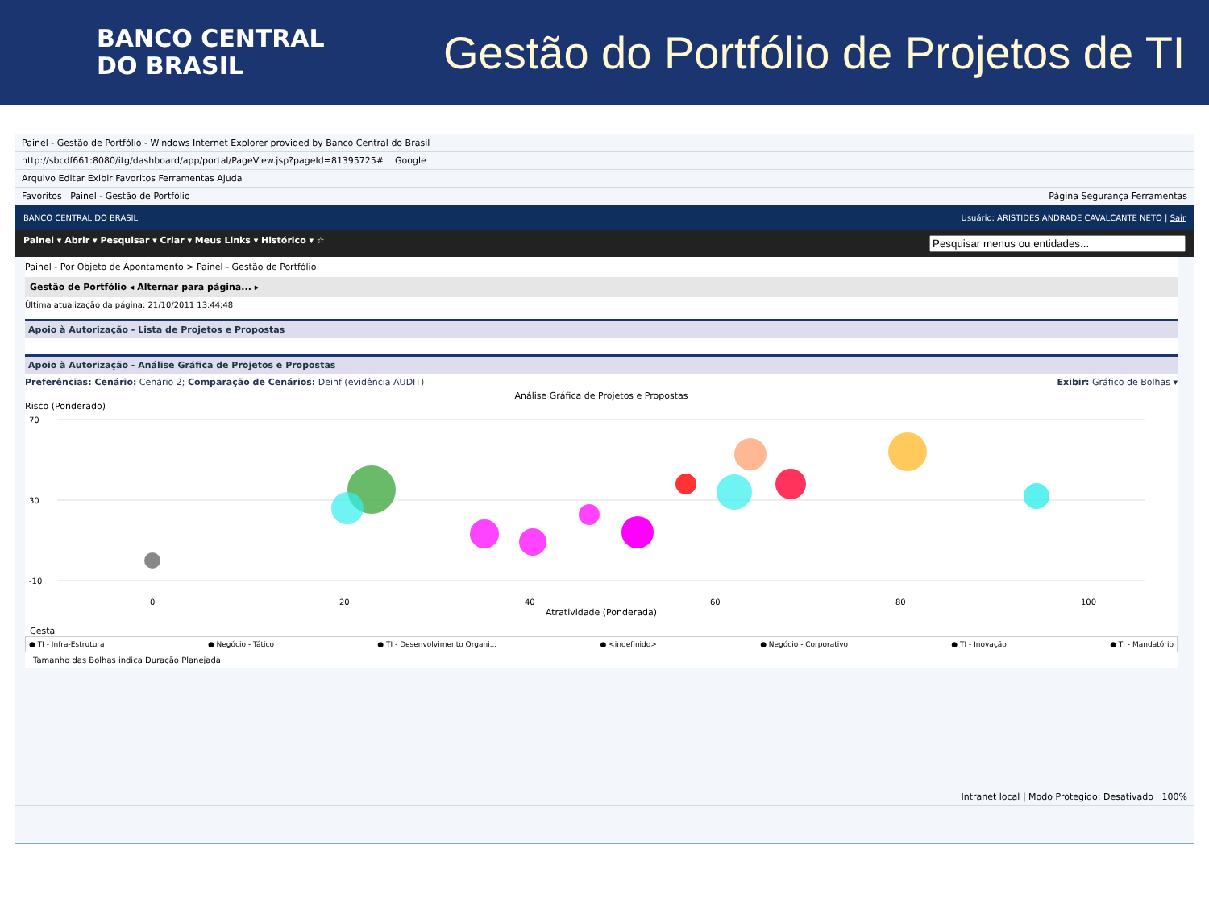BANCO CENTRAL
DO BRASIL
Gestão do Portfólio de Projetos de TI
Painel - Gestão de Portfólio - Windows Internet Explorer provided by Banco Central do Brasil
http://sbcdf661:8080/itg/dashboard/app/portal/PageView.jsp?pageId=81395725# Google
Arquivo Editar Exibir Favoritos Ferramentas Ajuda
Favoritos Painel - Gestão de Portfólio Página Segurança Ferramentas
BANCO CENTRAL DO BRASIL Usuário: ARISTIDES ANDRADE CAVALCANTE NETO | Sair
Painel ▾ Abrir ▾ Pesquisar ▾ Criar ▾ Meus Links ▾ Histórico ▾ ☆
Painel - Por Objeto de Apontamento > Painel - Gestão de Portfólio
Gestão de Portfólio ◂ Alternar para página... ▸
Última atualização da página: 21/10/2011 13:44:48
Apoio à Autorização - Lista de Projetos e Propostas
Apoio à Autorização - Análise Gráfica de Projetos e Propostas
Preferências: Cenário: Cenário 2; Comparação de Cenários: Deinf (evidência AUDIT) Exibir: Gráfico de Bolhas ▾
Análise Gráfica de Projetos e Propostas
Risco (Ponderado)
70
30
-10
0
20
40
60
80
100
Atratividade (Ponderada)
Cesta
● TI - Infra-Estrutura ● Negócio - Tático ● TI - Desenvolvimento Organi... ● <indefinido> ● Negócio - Corporativo ● TI - Inovação ● TI - Mandatório
Tamanho das Bolhas indica Duração Planejada
Intranet local | Modo Protegido: Desativado 100%